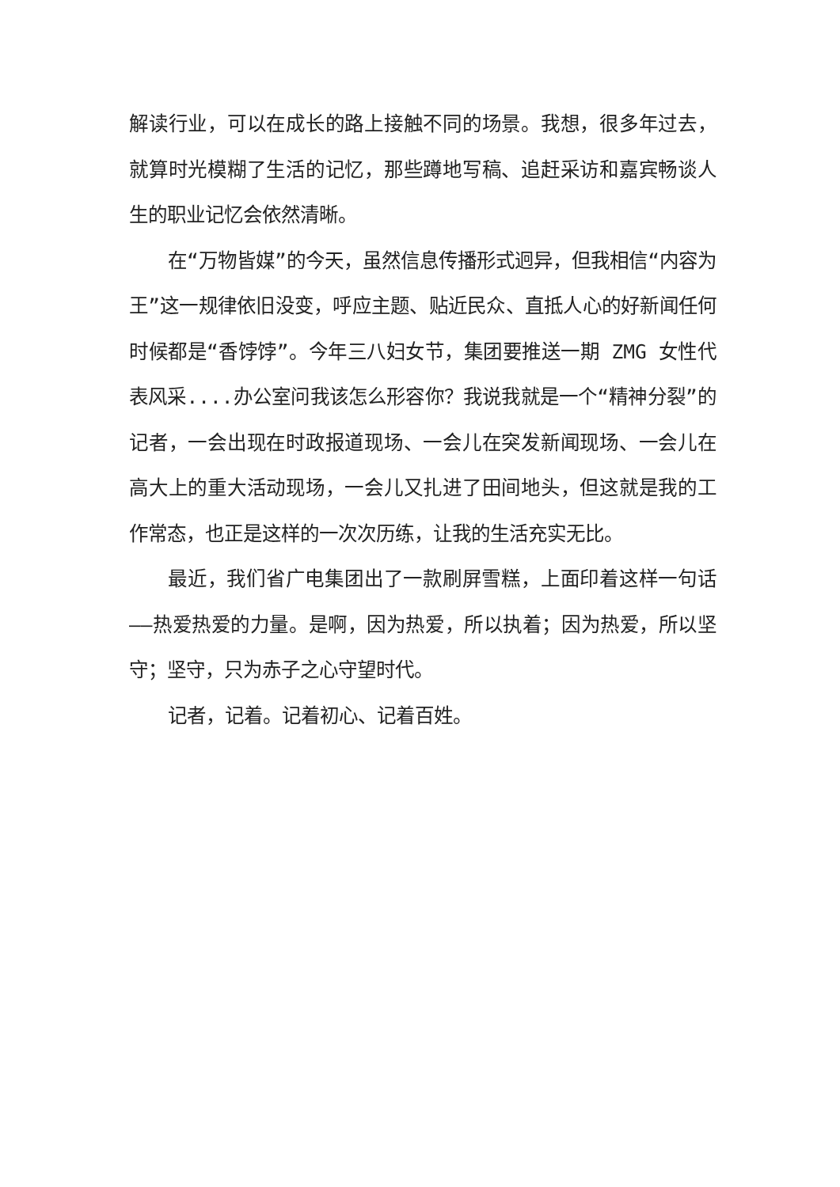解读行业，可以在成长的路上接触不同的场景。我想，很多年过去，就算时光模糊了生活的记忆，那些蹲地写稿、追赶采访和嘉宾畅谈人生的职业记忆会依然清晰。
在“万物皆媒”的今天，虽然信息传播形式迥异，但我相信“内容为王”这一规律依旧没变，呼应主题、贴近民众、直抵人心的好新闻任何时候都是“香饽饽”。今年三八妇女节，集团要推送一期 ZMG 女性代表风采....办公室问我该怎么形容你？我说我就是一个“精神分裂”的记者，一会出现在时政报道现场、一会儿在突发新闻现场、一会儿在高大上的重大活动现场，一会儿又扎进了田间地头，但这就是我的工作常态，也正是这样的一次次历练，让我的生活充实无比。
最近，我们省广电集团出了一款刷屏雪糕，上面印着这样一句话——热爱热爱的力量。是啊，因为热爱，所以执着；因为热爱，所以坚守；坚守，只为赤子之心守望时代。
记者，记着。记着初心、记着百姓。